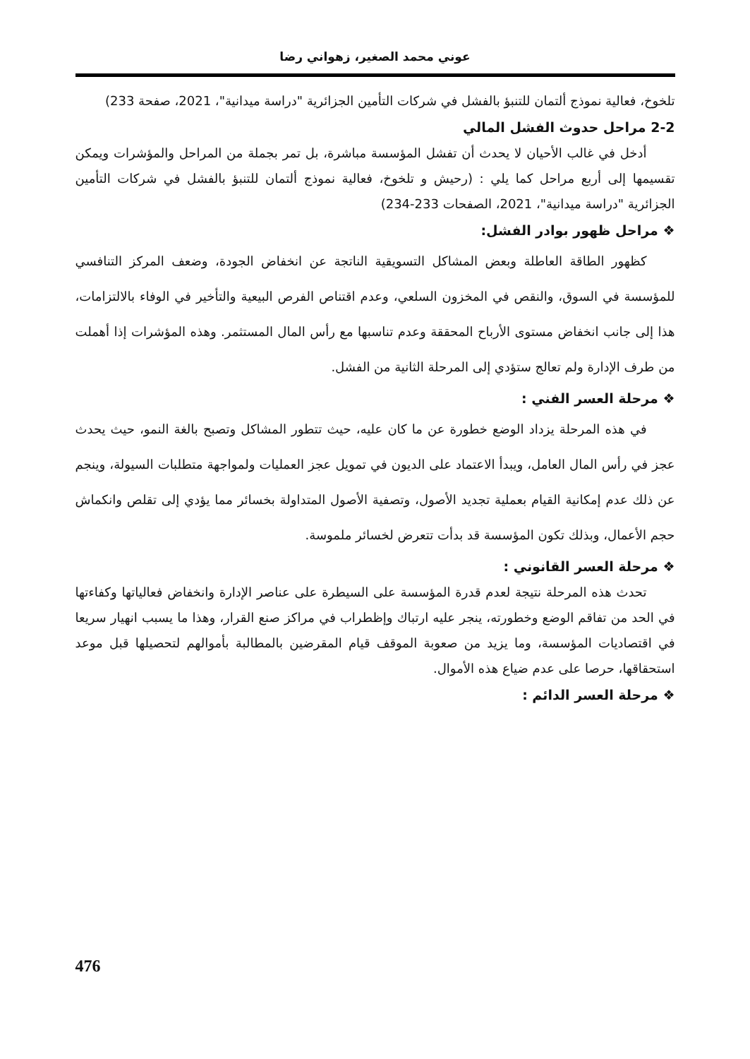عوني محمد الصغير، زهواني رضا
تلخوخ، فعالية نموذج ألتمان للتنبؤ بالفشل في شركات التأمين الجزائرية "دراسة ميدانية"، 2021، صفحة 233)
2-2 مراحل حدوث الفشل المالي
أدخل في غالب الأحيان لا يحدث أن تفشل المؤسسة مباشرة، بل تمر بجملة من المراحل والمؤشرات ويمكن تقسيمها إلى أربع مراحل كما يلي : (رحيش و تلخوخ، فعالية نموذج ألتمان للتنبؤ بالفشل في شركات التأمين الجزائرية "دراسة ميدانية"، 2021، الصفحات 233-234)
❖ مراحل ظهور بوادر الفشل:
كظهور الطاقة العاطلة وبعض المشاكل التسويقية الناتجة عن انخفاض الجودة، وضعف المركز التنافسي للمؤسسة في السوق، والنقص في المخزون السلعي، وعدم اقتناص الفرص البيعية والتأخير في الوفاء بالالتزامات، هذا إلى جانب انخفاض مستوى الأرباح المحققة وعدم تناسبها مع رأس المال المستثمر. وهذه المؤشرات إذا أهملت من طرف الإدارة ولم تعالج ستؤدي إلى المرحلة الثانية من الفشل.
❖ مرحلة العسر الفني :
في هذه المرحلة يزداد الوضع خطورة عن ما كان عليه، حيث تتطور المشاكل وتصبح بالغة النمو، حيث يحدث عجز في رأس المال العامل، ويبدأ الاعتماد على الديون في تمويل عجز العمليات ولمواجهة متطلبات السيولة، وينجم عن ذلك عدم إمكانية القيام بعملية تجديد الأصول، وتصفية الأصول المتداولة بخسائر مما يؤدي إلى تقلص وانكماش حجم الأعمال، وبذلك تكون المؤسسة قد بدأت تتعرض لخسائر ملموسة.
❖ مرحلة العسر القانوني :
تحدث هذه المرحلة نتيجة لعدم قدرة المؤسسة على السيطرة على عناصر الإدارة وانخفاض فعالياتها وكفاءتها في الحد من تفاقم الوضع وخطورته، ينجر عليه ارتباك وإظطراب في مراكز صنع القرار، وهذا ما يسبب انهيار سريعا في اقتصاديات المؤسسة، وما يزيد من صعوبة الموقف قيام المقرضين بالمطالبة بأموالهم لتحصيلها قبل موعد استحقاقها، حرصا على عدم ضياع هذه الأموال.
❖ مرحلة العسر الدائم :
476